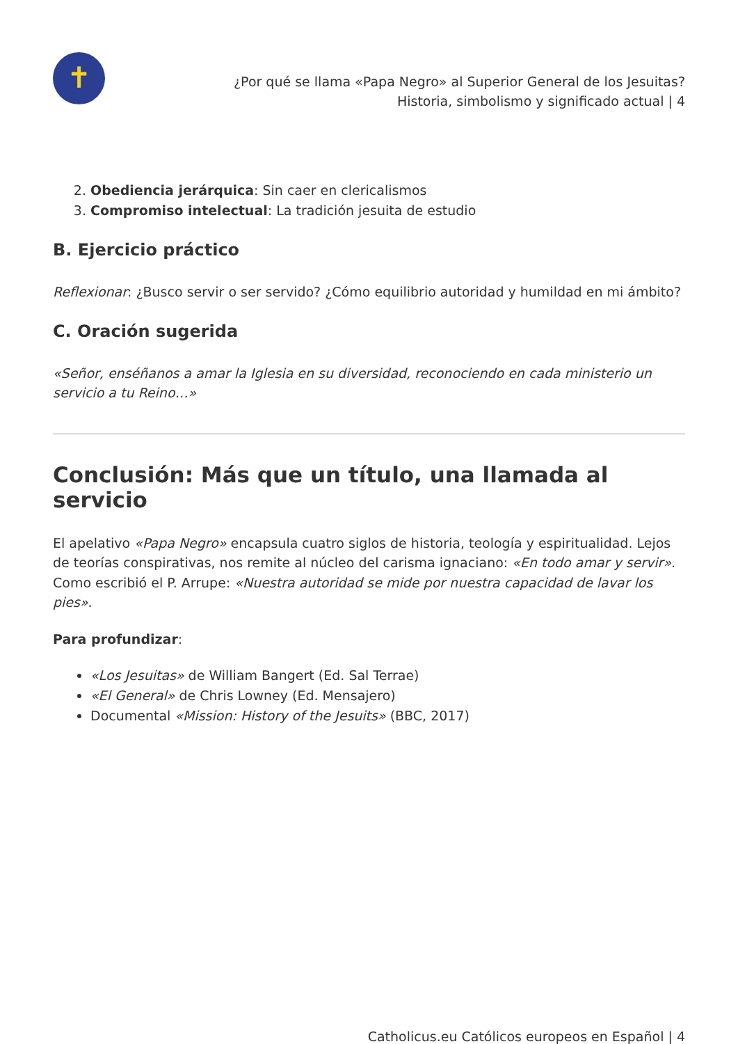✝
¿Por qué se llama «Papa Negro» al Superior General de los Jesuitas?
Historia, simbolismo y significado actual | 4
2. Obediencia jerárquica: Sin caer en clericalismos
3. Compromiso intelectual: La tradición jesuita de estudio
B. Ejercicio práctico
Reflexionar: ¿Busco servir o ser servido? ¿Cómo equilibrio autoridad y humildad en mi ámbito?
C. Oración sugerida
«Señor, enséñanos a amar la Iglesia en su diversidad, reconociendo en cada ministerio un servicio a tu Reino…»
Conclusión: Más que un título, una llamada al servicio
El apelativo «Papa Negro» encapsula cuatro siglos de historia, teología y espiritualidad. Lejos de teorías conspirativas, nos remite al núcleo del carisma ignaciano: «En todo amar y servir». Como escribió el P. Arrupe: «Nuestra autoridad se mide por nuestra capacidad de lavar los pies».
Para profundizar:
«Los Jesuitas» de William Bangert (Ed. Sal Terrae)
«El General» de Chris Lowney (Ed. Mensajero)
Documental «Mission: History of the Jesuits» (BBC, 2017)
Catholicus.eu Católicos europeos en Español | 4